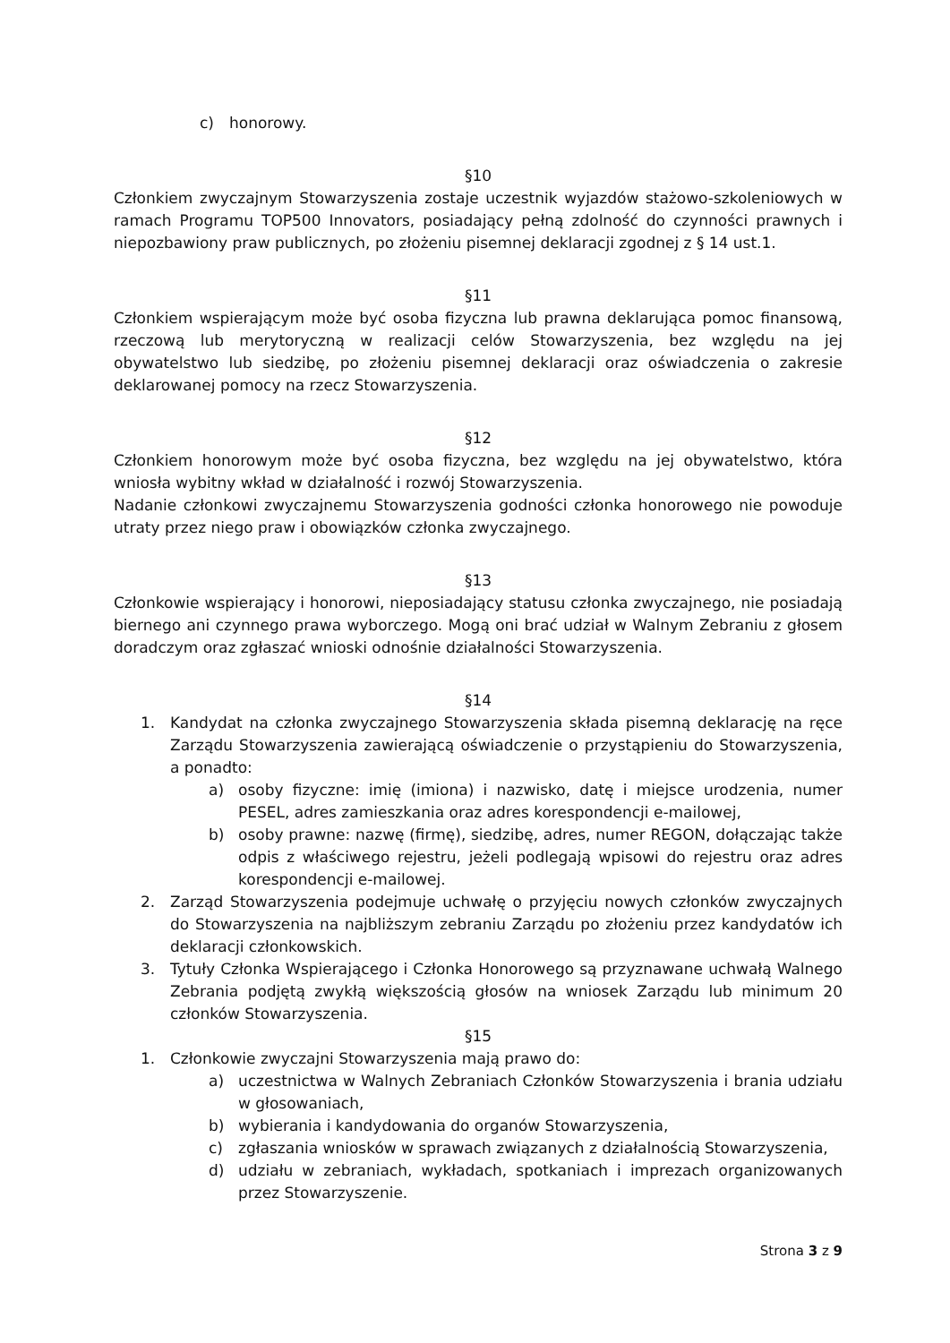c) honorowy.
§10
Członkiem zwyczajnym Stowarzyszenia zostaje uczestnik wyjazdów stażowo-szkoleniowych w ramach Programu TOP500 Innovators, posiadający pełną zdolność do czynności prawnych i niepozbawiony praw publicznych, po złożeniu pisemnej deklaracji zgodnej z § 14 ust.1.
§11
Członkiem wspierającym może być osoba fizyczna lub prawna deklarująca pomoc finansową, rzeczową lub merytoryczną w realizacji celów Stowarzyszenia, bez względu na jej obywatelstwo lub siedzibę, po złożeniu pisemnej deklaracji oraz oświadczenia o zakresie deklarowanej pomocy na rzecz Stowarzyszenia.
§12
Członkiem honorowym może być osoba fizyczna, bez względu na jej obywatelstwo, która wniosła wybitny wkład w działalność i rozwój Stowarzyszenia.
Nadanie członkowi zwyczajnemu Stowarzyszenia godności członka honorowego nie powoduje utraty przez niego praw i obowiązków członka zwyczajnego.
§13
Członkowie wspierający i honorowi, nieposiadający statusu członka zwyczajnego, nie posiadają biernego ani czynnego prawa wyborczego. Mogą oni brać udział w Walnym Zebraniu z głosem doradczym oraz zgłaszać wnioski odnośnie działalności Stowarzyszenia.
§14
1. Kandydat na członka zwyczajnego Stowarzyszenia składa pisemną deklarację na ręce Zarządu Stowarzyszenia zawierającą oświadczenie o przystąpieniu do Stowarzyszenia, a ponadto:
a) osoby fizyczne: imię (imiona) i nazwisko, datę i miejsce urodzenia, numer PESEL, adres zamieszkania oraz adres korespondencji e-mailowej,
b) osoby prawne: nazwę (firmę), siedzibę, adres, numer REGON, dołączając także odpis z właściwego rejestru, jeżeli podlegają wpisowi do rejestru oraz adres korespondencji e-mailowej.
2. Zarząd Stowarzyszenia podejmuje uchwałę o przyjęciu nowych członków zwyczajnych do Stowarzyszenia na najbliższym zebraniu Zarządu po złożeniu przez kandydatów ich deklaracji członkowskich.
3. Tytuły Członka Wspierającego i Członka Honorowego są przyznawane uchwałą Walnego Zebrania podjętą zwykłą większością głosów na wniosek Zarządu lub minimum 20 członków Stowarzyszenia.
§15
1. Członkowie zwyczajni Stowarzyszenia mają prawo do:
a) uczestnictwa w Walnych Zebraniach Członków Stowarzyszenia i brania udziału w głosowaniach,
b) wybierania i kandydowania do organów Stowarzyszenia,
c) zgłaszania wniosków w sprawach związanych z działalnością Stowarzyszenia,
d) udziału w zebraniach, wykładach, spotkaniach i imprezach organizowanych przez Stowarzyszenie.
Strona 3 z 9